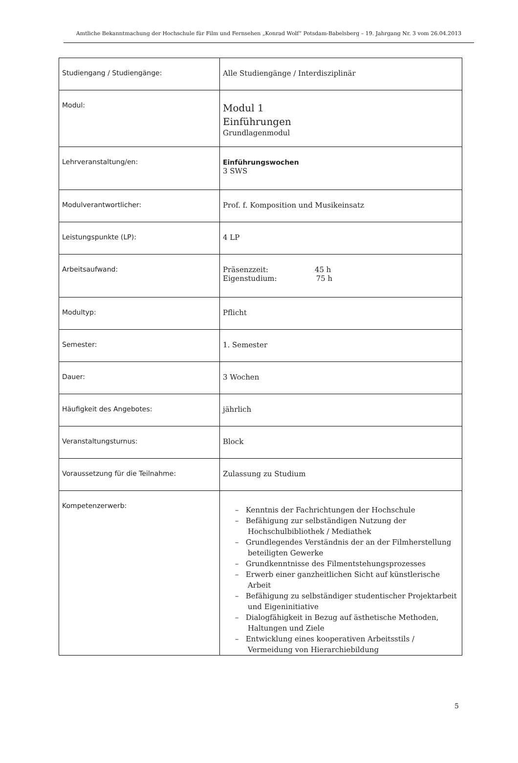Amtliche Bekanntmachung der Hochschule für Film und Fernsehen „Konrad Wolf“ Potsdam-Babelsberg – 19. Jahrgang Nr. 3 vom 26.04.2013
| Studiengang / Studiengänge: | Alle Studiengänge / Interdisziplinär |
| Modul: | Modul 1 Einführungen Grundlagenmodul |
| Lehrveranstaltung/en: | Einführungswochen 3 SWS |
| Modulverantwortlicher: | Prof. f. Komposition und Musikeinsatz |
| Leistungspunkte (LP): | 4 LP |
| Arbeitsaufwand: | Präsenzzeit: 45 h Eigenstudium: 75 h |
| Modultyp: | Pflicht |
| Semester: | 1. Semester |
| Dauer: | 3 Wochen |
| Häufigkeit des Angebotes: | jährlich |
| Veranstaltungsturnus: | Block |
| Voraussetzung für die Teilnahme: | Zulassung zu Studium |
| Kompetenzerwerb: | – Kenntnis der Fachrichtungen der Hochschule – Befähigung zur selbständigen Nutzung der Hochschulbibliothek / Mediathek – Grundlegendes Verständnis der an der Filmherstellung beteiligten Gewerke – Grundkenntnisse des Filmentstehungsprozesses – Erwerb einer ganzheitlichen Sicht auf künstlerische Arbeit – Befähigung zu selbständiger studentischer Projektarbeit und Eigeninitiative – Dialogfähigkeit in Bezug auf ästhetische Methoden, Haltungen und Ziele – Entwicklung eines kooperativen Arbeitsstils / Vermeidung von Hierarchiebildung |
5